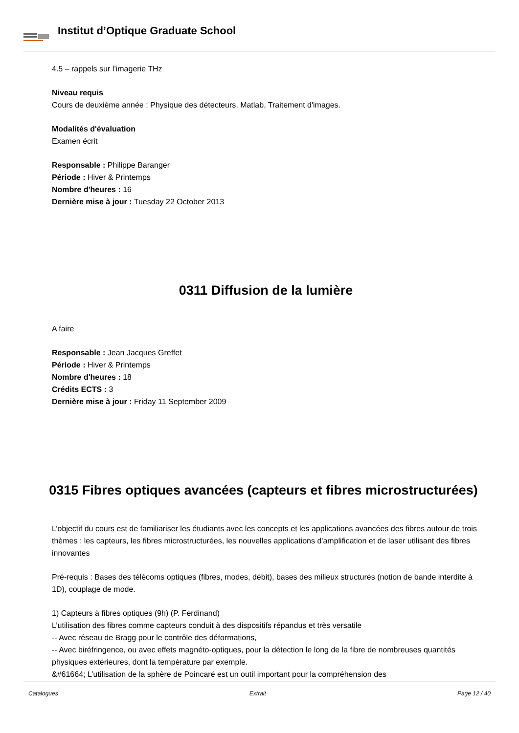Institut d’Optique Graduate School
4.5 – rappels sur l’imagerie THz
Niveau requis
Cours de deuxième année : Physique des détecteurs, Matlab, Traitement d'images.
Modalités d'évaluation
Examen écrit
Responsable : Philippe Baranger
Période : Hiver & Printemps
Nombre d'heures : 16
Dernière mise à jour : Tuesday 22 October 2013
0311 Diffusion de la lumière
A faire
Responsable : Jean Jacques Greffet
Période : Hiver & Printemps
Nombre d'heures : 18
Crédits ECTS : 3
Dernière mise à jour : Friday 11 September 2009
0315 Fibres optiques avancées (capteurs et fibres microstructurées)
L’objectif du cours est de familiariser les étudiants avec les concepts et les applications avancées des fibres autour de trois thèmes : les capteurs, les fibres microstructurées, les nouvelles applications d'amplification et de laser utilisant des fibres innovantes
Pré-requis : Bases des télécoms optiques (fibres, modes, débit), bases des milieux structurés (notion de bande interdite à 1D), couplage de mode.
1) Capteurs à fibres optiques (9h) (P. Ferdinand)
L’utilisation des fibres comme capteurs conduit à des dispositifs répandus et très versatile
-- Avec réseau de Bragg pour le contrôle des déformations,
-- Avec biréfringence, ou avec effets magnéto-optiques, pour la détection le long de la fibre de nombreuses quantités physiques extérieures, dont la température par exemple.
&#61664; L’utilisation de la sphère de Poincaré est un outil important pour la compréhension des
Catalogues Extrait Page 12 / 40